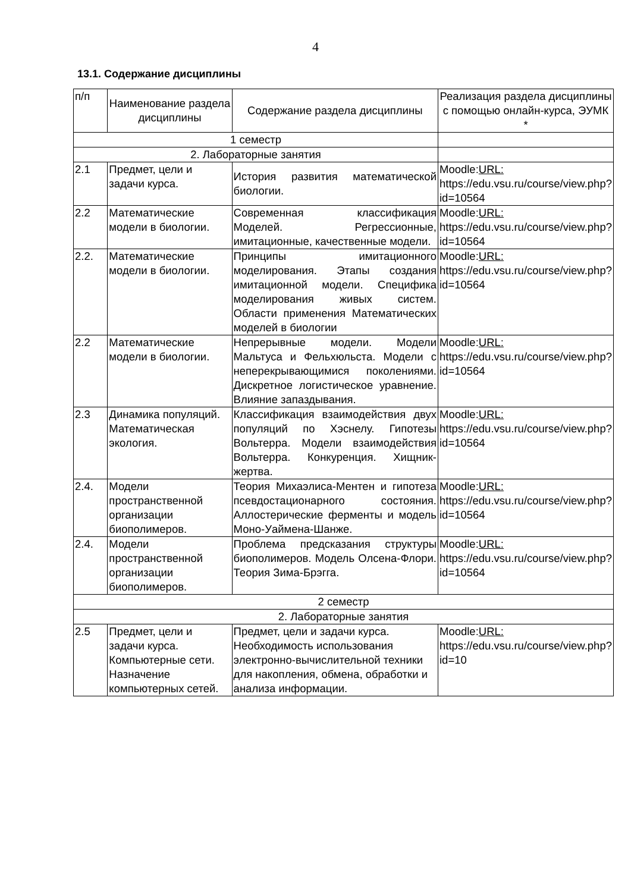4
13.1. Содержание дисциплины
| п/п | Наименование раздела дисциплины | Содержание раздела дисциплины | Реализация раздела дисциплины с помощью онлайн-курса, ЭУМК * |
| --- | --- | --- | --- |
| 1 семестр | | | |
| 2. Лабораторные занятия | | | |
| 2.1 | Предмет, цели и задачи курса. | История развития математической биологии. | Moodle: URL: https://edu.vsu.ru/course/view.php?id=10564 |
| 2.2 | Математические модели в биологии. | Современная классификация Моделей. Регрессионные, имитационные, качественные модели. | Moodle: URL: https://edu.vsu.ru/course/view.php?id=10564 |
| 2.2. | Математические модели в биологии. | Принципы имитационного моделирования. Этапы создания имитационной модели. Специфика моделирования живых систем. Области применения Математических моделей в биологии | Moodle: URL: https://edu.vsu.ru/course/view.php?id=10564 |
| 2.2 | Математические модели в биологии. | Непрерывные модели. Модели Мальтуса и Фельхюльста. Модели с неперекрывающимися поколениями. Дискретное логистическое уравнение. Влияние запаздывания. | Moodle: URL: https://edu.vsu.ru/course/view.php?id=10564 |
| 2.3 | Динамика популяций. Математическая экология. | Классификация взаимодействия двух популяций по Хэснелу. Гипотезы Вольтерра. Модели взаимодействия Вольтерра. Конкуренция. Хищник-жертва. | Moodle: URL: https://edu.vsu.ru/course/view.php?id=10564 |
| 2.4. | Модели пространственной организации биополимеров. | Теория Михаэлиса-Ментен и гипотеза псевдостационарного состояния. Аллостерические ферменты и модель Моно-Уаймена-Шанже. | Moodle: URL: https://edu.vsu.ru/course/view.php?id=10564 |
| 2.4. | Модели пространственной организации биополимеров. | Проблема предсказания структуры биополимеров. Модель Олсена-Флори. Теория Зима-Брэгга. | Moodle: URL: https://edu.vsu.ru/course/view.php?id=10564 |
| 2 семестр | | | |
| 2. Лабораторные занятия | | | |
| 2.5 | Предмет, цели и задачи курса. Компьютерные сети. Назначение компьютерных сетей. | Предмет, цели и задачи курса. Необходимость использования электронно-вычислительной техники для накопления, обмена, обработки и анализа информации. | Moodle: URL: https://edu.vsu.ru/course/view.php?id=10 |